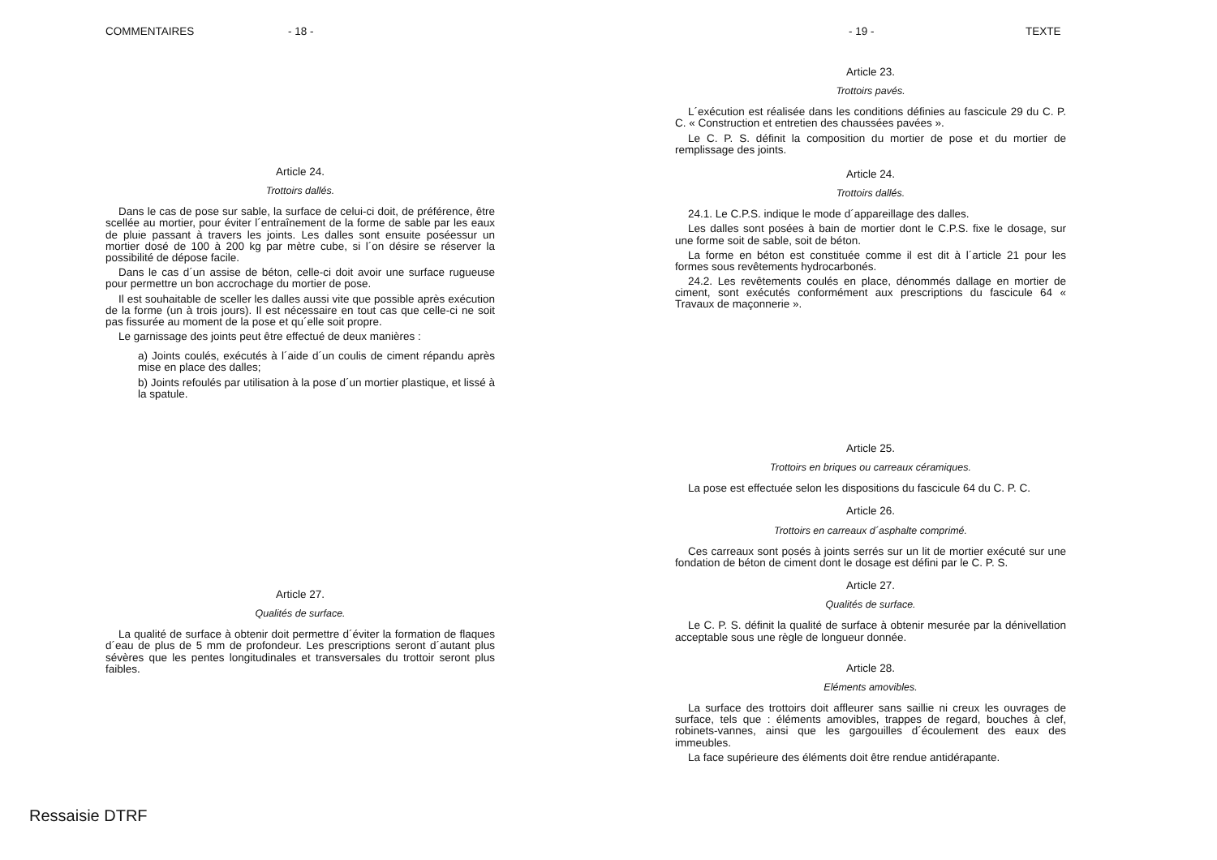COMMENTAIRES - 18 - - 19 - TEXTE
Article 24.
Trottoirs dallés.
Dans le cas de pose sur sable, la surface de celui-ci doit, de préférence, être scellée au mortier, pour éviter l´entraînement de la forme de sable par les eaux de pluie passant à travers les joints. Les dalles sont ensuite poséessur un mortier dosé de 100 à 200 kg par mètre cube, si l´on désire se réserver la possibilité de dépose facile.
Dans le cas d´un assise de béton, celle-ci doit avoir une surface rugueuse pour permettre un bon accrochage du mortier de pose.
Il est souhaitable de sceller les dalles aussi vite que possible après exécution de la forme (un à trois jours). Il est nécessaire en tout cas que celle-ci ne soit pas fissurée au moment de la pose et qu´elle soit propre.
Le garnissage des joints peut être effectué de deux manières :
a) Joints coulés, exécutés à l´aide d´un coulis de ciment répandu après mise en place des dalles;
b) Joints refoulés par utilisation à la pose d´un mortier plastique, et lissé à la spatule.
Article 27.
Qualités de surface.
La qualité de surface à obtenir doit permettre d´éviter la formation de flaques d´eau de plus de 5 mm de profondeur. Les prescriptions seront d´autant plus sévères que les pentes longitudinales et transversales du trottoir seront plus faibles.
Article 23.
Trottoirs pavés.
L´exécution est réalisée dans les conditions définies au fascicule 29 du C. P. C. « Construction et entretien des chaussées pavées ».
Le C. P. S. définit la composition du mortier de pose et du mortier de remplissage des joints.
Article 24.
Trottoirs dallés.
24.1. Le C.P.S. indique le mode d´appareillage des dalles.
Les dalles sont posées à bain de mortier dont le C.P.S. fixe le dosage, sur une forme soit de sable, soit de béton.
La forme en béton est constituée comme il est dit à l´article 21 pour les formes sous revêtements hydrocarbonés.
24.2. Les revêtements coulés en place, dénommés dallage en mortier de ciment, sont exécutés conformément aux prescriptions du fascicule 64 « Travaux de maçonnerie ».
Article 25.
Trottoirs en briques ou carreaux céramiques.
La pose est effectuée selon les dispositions du fascicule 64 du C. P. C.
Article 26.
Trottoirs en carreaux d´asphalte comprimé.
Ces carreaux sont posés à joints serrés sur un lit de mortier exécuté sur une fondation de béton de ciment dont le dosage est défini par le C. P. S.
Article 27.
Qualités de surface.
Le C. P. S. définit la qualité de surface à obtenir mesurée par la dénivellation acceptable sous une règle de longueur donnée.
Article 28.
Eléments amovibles.
La surface des trottoirs doit affleurer sans saillie ni creux les ouvrages de surface, tels que : éléments amovibles, trappes de regard, bouches à clef, robinets-vannes, ainsi que les gargouilles d´écoulement des eaux des immeubles.
La face supérieure des éléments doit être rendue antidérapante.
Ressaisie DTRF